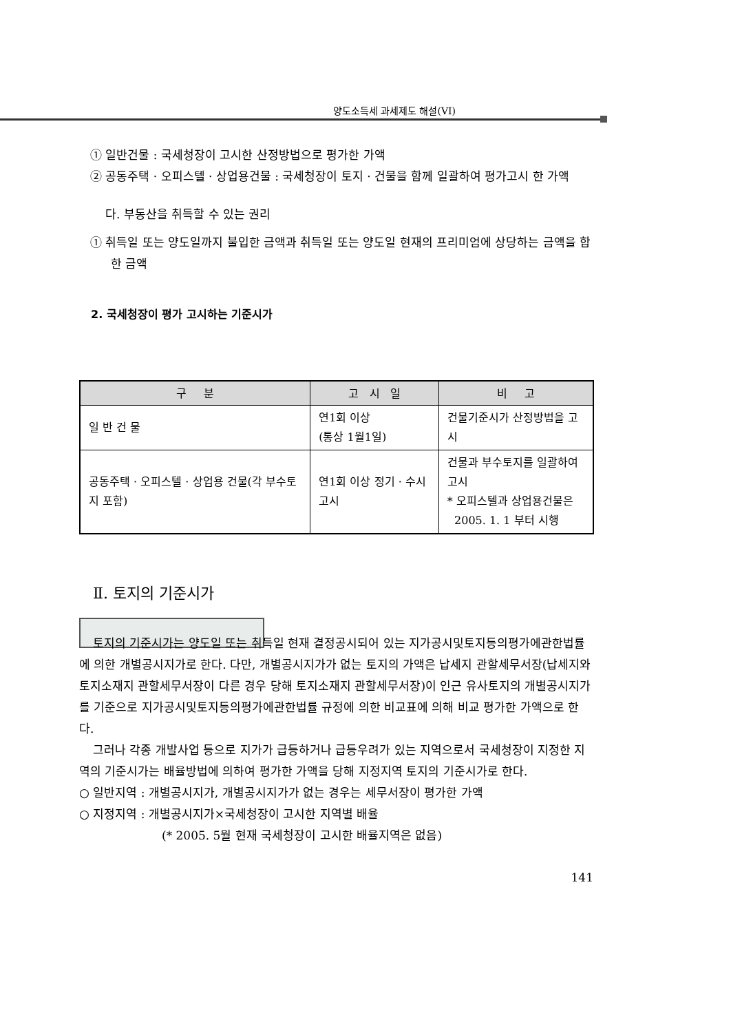양도소득세 과세제도 해설(VI)
① 일반건물 : 국세청장이 고시한 산정방법으로 평가한 가액
② 공동주택 · 오피스텔 · 상업용건물 : 국세청장이 토지 · 건물을 함께 일괄하여 평가고시 한 가액
다. 부동산을 취득할 수 있는 권리
① 취득일 또는 양도일까지 불입한 금액과 취득일 또는 양도일 현재의 프리미엄에 상당하는 금액을 합한 금액
2. 국세청장이 평가 고시하는 기준시가
| 구 분 | 고 시 일 | 비 고 |
| --- | --- | --- |
| 일 반 건 물 | 연1회 이상 (통상 1월1일) | 건물기준시가 산정방법을 고시 |
| 공동주택 · 오피스텔 · 상업용 건물(각 부수토지 포함) | 연1회 이상 정기 · 수시고시 | 건물과 부수토지를 일괄하여 고시 * 오피스텔과 상업용건물은 2005. 1. 1 부터 시행 |
Ⅱ. 토지의 기준시가
토지의 기준시가는 양도일 또는 취득일 현재 결정공시되어 있는 지가공시및토지등의평가에관한법률에 의한 개별공시지가로 한다. 다만, 개별공시지가가 없는 토지의 가액은 납세지 관할세무서장(납세지와 토지소재지 관할세무서장이 다른 경우 당해 토지소재지 관할세무서장)이 인근 유사토지의 개별공시지가를 기준으로 지가공시및토지등의평가에관한법률 규정에 의한 비교표에 의해 비교 평가한 가액으로 한다.
그러나 각종 개발사업 등으로 지가가 급등하거나 급등우려가 있는 지역으로서 국세청장이 지정한 지역의 기준시가는 배율방법에 의하여 평가한 가액을 당해 지정지역 토지의 기준시가로 한다.
○ 일반지역 : 개별공시지가, 개별공시지가가 없는 경우는 세무서장이 평가한 가액
○ 지정지역 : 개별공시지가×국세청장이 고시한 지역별 배율
(* 2005. 5월 현재 국세청장이 고시한 배율지역은 없음)
141